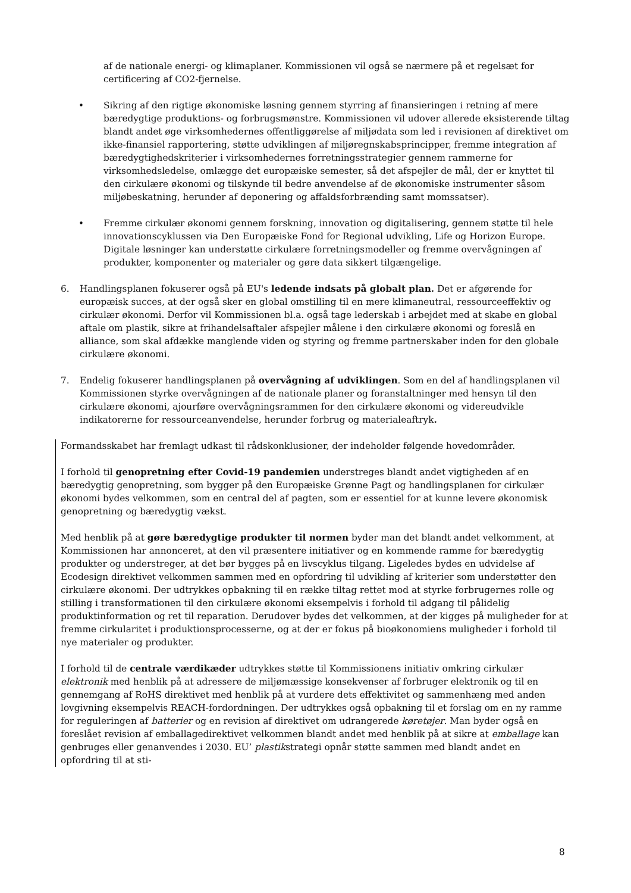af de nationale energi- og klimaplaner. Kommissionen vil også se nærmere på et regelsæt for certificering af CO2-fjernelse.
• Sikring af den rigtige økonomiske løsning gennem styrring af finansieringen i retning af mere bæredygtige produktions- og forbrugsmønstre. Kommissionen vil udover allerede eksisterende tiltag blandt andet øge virksomhedernes offentliggørelse af miljødata som led i revisionen af direktivet om ikke-finansiel rapportering, støtte udviklingen af miljøregnskabsprincipper, fremme integration af bæredygtighedskriterier i virksomhedernes forretningsstrategier gennem rammerne for virksomhedsledelse, omlægge det europæiske semester, så det afspejler de mål, der er knyttet til den cirkulære økonomi og tilskynde til bedre anvendelse af de økonomiske instrumenter såsom miljøbeskatning, herunder af deponering og affaldsforbrænding samt momssatser).
• Fremme cirkulær økonomi gennem forskning, innovation og digitalisering, gennem støtte til hele innovationscyklussen via Den Europæiske Fond for Regional udvikling, Life og Horizon Europe. Digitale løsninger kan understøtte cirkulære forretningsmodeller og fremme overvågningen af produkter, komponenter og materialer og gøre data sikkert tilgængelige.
6. Handlingsplanen fokuserer også på EU's ledende indsats på globalt plan. Det er afgørende for europæisk succes, at der også sker en global omstilling til en mere klimaneutral, ressourceeffektiv og cirkulær økonomi. Derfor vil Kommissionen bl.a. også tage lederskab i arbejdet med at skabe en global aftale om plastik, sikre at frihandelsaftaler afspejler målene i den cirkulære økonomi og foreslå en alliance, som skal afdække manglende viden og styring og fremme partnerskaber inden for den globale cirkulære økonomi.
7. Endelig fokuserer handlingsplanen på overvågning af udviklingen. Som en del af handlingsplanen vil Kommissionen styrke overvågningen af de nationale planer og foranstaltninger med hensyn til den cirkulære økonomi, ajourføre overvågningsrammen for den cirkulære økonomi og videreudvikle indikatorerne for ressourceanvendelse, herunder forbrug og materialeaftryk.
Formandsskabet har fremlagt udkast til rådskonklusioner, der indeholder følgende hovedområder.
I forhold til genopretning efter Covid-19 pandemien understreges blandt andet vigtigheden af en bæredygtig genopretning, som bygger på den Europæiske Grønne Pagt og handlingsplanen for cirkulær økonomi bydes velkommen, som en central del af pagten, som er essentiel for at kunne levere økonomisk genopretning og bæredygtig vækst.
Med henblik på at gøre bæredygtige produkter til normen byder man det blandt andet velkomment, at Kommissionen har annonceret, at den vil præsentere initiativer og en kommende ramme for bæredygtig produkter og understreger, at det bør bygges på en livscyklus tilgang. Ligeledes bydes en udvidelse af Ecodesign direktivet velkommen sammen med en opfordring til udvikling af kriterier som understøtter den cirkulære økonomi. Der udtrykkes opbakning til en række tiltag rettet mod at styrke forbrugernes rolle og stilling i transformationen til den cirkulære økonomi eksempelvis i forhold til adgang til pålidelig produktinformation og ret til reparation. Derudover bydes det velkommen, at der kigges på muligheder for at fremme cirkularitet i produktionsprocesserne, og at der er fokus på bioøkonomiens muligheder i forhold til nye materialer og produkter.
I forhold til de centrale værdikæder udtrykkes støtte til Kommissionens initiativ omkring cirkulær elektronik med henblik på at adressere de miljømæssige konsekvenser af forbruger elektronik og til en gennemgang af RoHS direktivet med henblik på at vurdere dets effektivitet og sammenhæng med anden lovgivning eksempelvis REACH-fordordningen. Der udtrykkes også opbakning til et forslag om en ny ramme for reguleringen af batterier og en revision af direktivet om udrangerede køretøjer. Man byder også en foreslået revision af emballagedirektivet velkommen blandt andet med henblik på at sikre at emballage kan genbruges eller genanvendes i 2030. EU’ plastikstrategi opnår støtte sammen med blandt andet en opfordring til at sti-
8